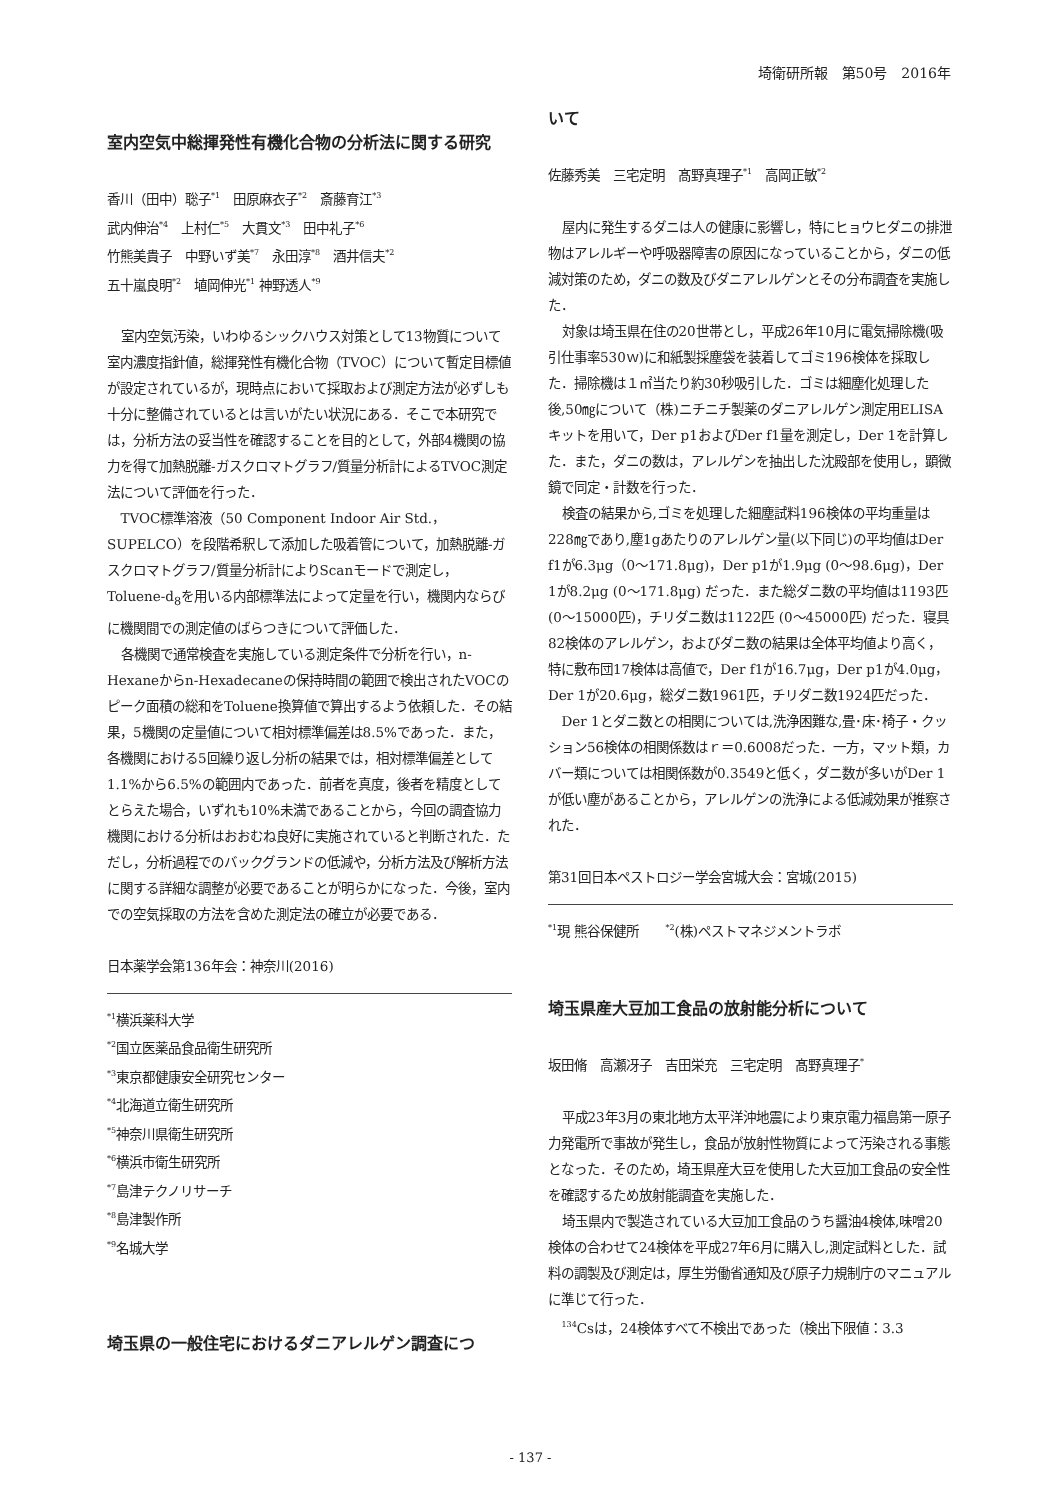埼衛研所報　第50号　2016年
室内空気中総揮発性有機化合物の分析法に関する研究
香川（田中）聡子<sup>*1</sup>　田原麻衣子<sup>*2</sup>　斎藤育江<sup>*3</sup>
武内伸治<sup>*4</sup>　上村仁<sup>*5</sup>　大貫文<sup>*3</sup>　田中礼子<sup>*6</sup>
竹熊美貴子　中野いず美<sup>*7</sup>　永田淳<sup>*8</sup>　酒井信夫<sup>*2</sup>
五十嵐良明<sup>*2</sup>　埴岡伸光<sup>*1</sup> 神野透人<sup>*9</sup>
室内空気汚染，いわゆるシックハウス対策として13物質について室内濃度指針値，総揮発性有機化合物（TVOC）について暫定目標値が設定されているが，現時点において採取および測定方法が必ずしも十分に整備されているとは言いがたい状況にある．そこで本研究では，分析方法の妥当性を確認することを目的として，外部4機関の協力を得て加熱脱離-ガスクロマトグラフ/質量分析計によるTVOC測定法について評価を行った．
TVOC標準溶液（50 Component Indoor Air Std.，SUPELCO）を段階希釈して添加した吸着管について，加熱脱離-ガスクロマトグラフ/質量分析計によりScanモードで測定し，Toluene-d<sub>8</sub>を用いる内部標準法によって定量を行い，機関内ならびに機関間での測定値のばらつきについて評価した．
各機関で通常検査を実施している測定条件で分析を行い，n-Hexaneからn-Hexadecaneの保持時間の範囲で検出されたVOCのピーク面積の総和をToluene換算値で算出するよう依頼した．その結果，5機関の定量値について相対標準偏差は8.5%であった．また，各機関における5回繰り返し分析の結果では，相対標準偏差として1.1%から6.5%の範囲内であった．前者を真度，後者を精度としてとらえた場合，いずれも10%未満であることから，今回の調査協力機関における分析はおおむね良好に実施されていると判断された．ただし，分析過程でのバックグランドの低減や，分析方法及び解析方法に関する詳細な調整が必要であることが明らかになった．今後，室内での空気採取の方法を含めた測定法の確立が必要である．
日本薬学会第136年会：神奈川(2016)
<sup>*1</sup>横浜薬科大学
<sup>*2</sup>国立医薬品食品衛生研究所
<sup>*3</sup>東京都健康安全研究センター
<sup>*4</sup>北海道立衛生研究所
<sup>*5</sup>神奈川県衛生研究所
<sup>*6</sup>横浜市衛生研究所
<sup>*7</sup>島津テクノリサーチ
<sup>*8</sup>島津製作所
<sup>*9</sup>名城大学
埼玉県の一般住宅におけるダニアレルゲン調査につ
いて
佐藤秀美　三宅定明　髙野真理子<sup>*1</sup>　高岡正敏<sup>*2</sup>
屋内に発生するダニは人の健康に影響し，特にヒョウヒダニの排泄物はアレルギーや呼吸器障害の原因になっていることから，ダニの低減対策のため，ダニの数及びダニアレルゲンとその分布調査を実施した．
対象は埼玉県在住の20世帯とし，平成26年10月に電気掃除機(吸引仕事率530ｗ)に和紙製採塵袋を装着してゴミ196検体を採取した．掃除機は１㎡当たり約30秒吸引した．ゴミは細塵化処理した後,50㎎について（株)ニチニチ製薬のダニアレルゲン測定用ELISAキットを用いて，Der p1およびDer f1量を測定し，Der 1を計算した．また，ダニの数は，アレルゲンを抽出した沈殿部を使用し，顕微鏡で同定・計数を行った．
検査の結果から,ゴミを処理した細塵試料196検体の平均重量は228㎎であり,塵1gあたりのアレルゲン量(以下同じ)の平均値はDer f1が6.3μg（0～171.8μg)，Der p1が1.9μg (0～98.6μg)，Der 1が8.2μg (0～171.8μg) だった．また総ダニ数の平均値は1193匹 (0～15000匹)，チリダニ数は1122匹 (0～45000匹) だった．寝具82検体のアレルゲン，およびダニ数の結果は全体平均値より高く，特に敷布団17検体は高値で，Der f1が16.7μg，Der p1が4.0μg，Der 1が20.6μg，総ダニ数1961匹，チリダニ数1924匹だった．
Der 1とダニ数との相関については,洗浄困難な,畳･床･椅子・クッション56検体の相関係数はｒ＝0.6008だった．一方，マット類，カバー類については相関係数が0.3549と低く，ダニ数が多いがDer 1が低い塵があることから，アレルゲンの洗浄による低減効果が推察された．
第31回日本ペストロジー学会宮城大会：宮城(2015)
<sup>*1</sup>現 熊谷保健所　　<sup>*2</sup>(株)ペストマネジメントラボ
埼玉県産大豆加工食品の放射能分析について
坂田脩　高瀬冴子　吉田栄充　三宅定明　髙野真理子<sup>*</sup>
平成23年3月の東北地方太平洋沖地震により東京電力福島第一原子力発電所で事故が発生し，食品が放射性物質によって汚染される事態となった．そのため，埼玉県産大豆を使用した大豆加工食品の安全性を確認するため放射能調査を実施した．
埼玉県内で製造されている大豆加工食品のうち醤油4検体,味噌20検体の合わせて24検体を平成27年6月に購入し,測定試料とした．試料の調製及び測定は，厚生労働省通知及び原子力規制庁のマニュアルに準じて行った．
<sup>134</sup>Csは，24検体すべて不検出であった（検出下限値：3.3
- 137 -